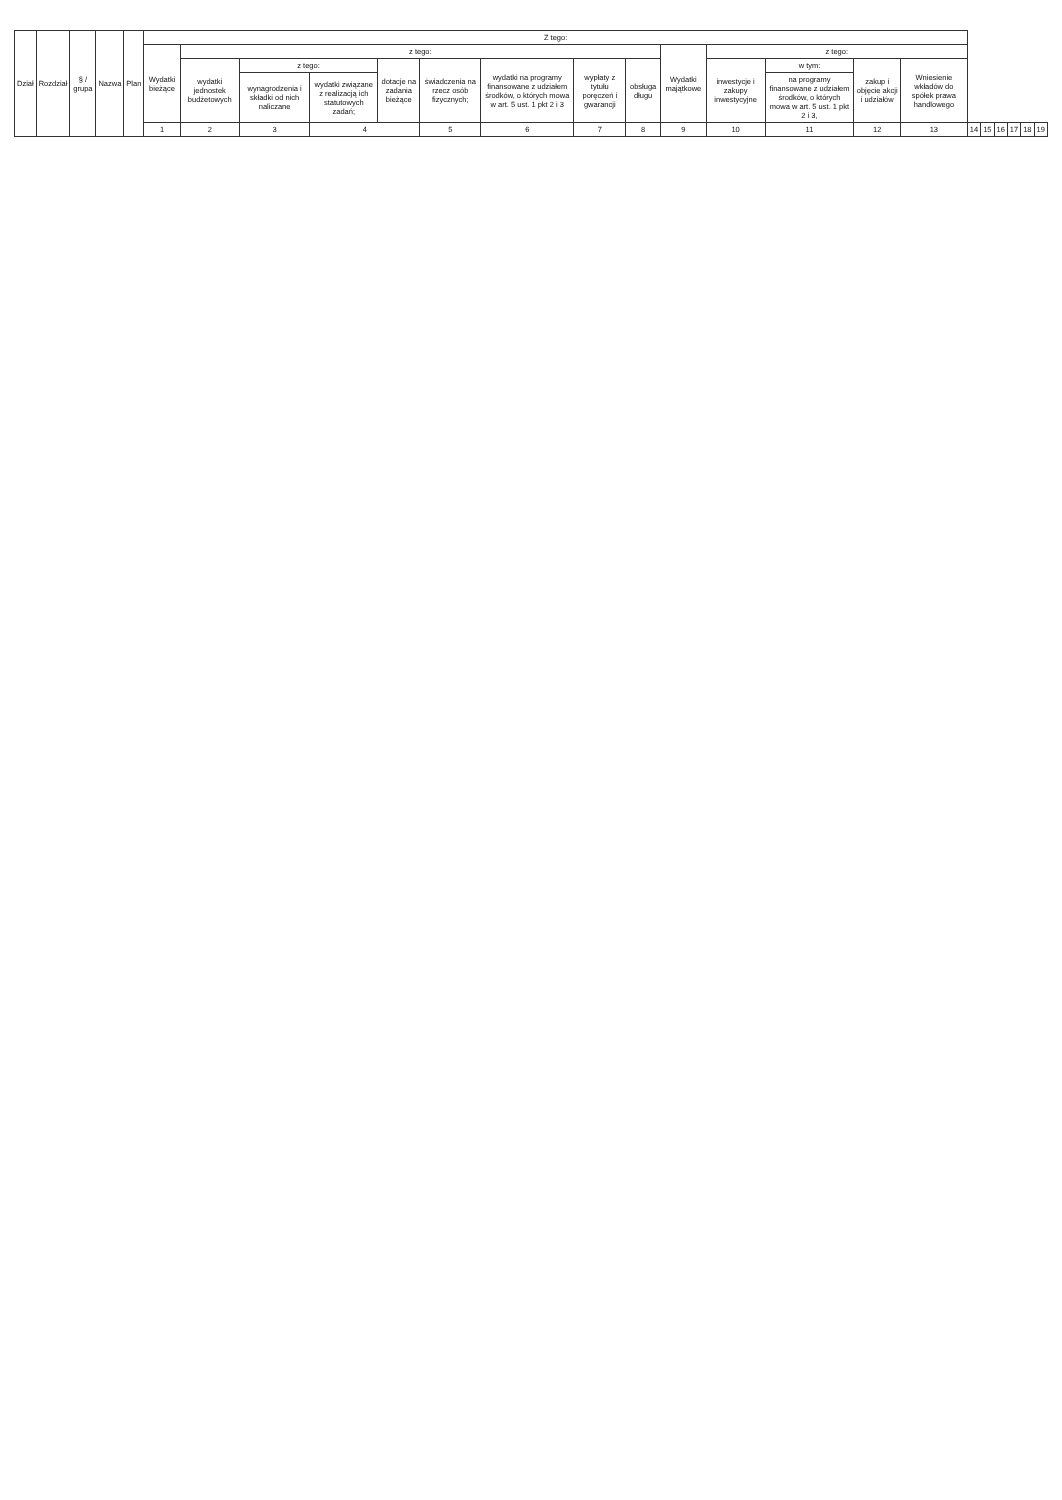| Dział | Rozdział | § / grupa | Nazwa | Plan | Z tego: | | | | | | | | | | | | | | | | | | | |
| --- | --- | --- | --- | --- | --- | --- | --- | --- | --- | --- | --- | --- | --- | --- | --- | --- | --- | --- | --- | --- | --- | --- | --- | --- |
| | | | | | Wydatki bieżące | z tego: | | | | | | | | Wydatki majątkowe | z tego: | | | | | | | | | |
| | | | | | | wydatki jednostek budżetowych | z tego: | | dotacje na zadania bieżące | świadczenia na rzecz osób fizycznych; | wydatki na programy finansowane z udziałem środków, o których mowa w art. 5 ust. 1 pkt 2 i 3 | wypłaty z tytułu poręczeń i gwarancji | obsługa długu | | inwestycje i zakupy inwestycyjne | w tym: | zakup i objęcie akcji i udziałów | Wniesienie wkładów do spółek prawa handlowego | | | | | | |
| | | | | | | | wynagrodzenia i składki od nich naliczane | wydatki związane z realizacją ich statutowych zadań; | | | | | | | | na programy finansowane z udziałem środków, o których mowa w art. 5 ust. 1 pkt 2 i 3, | | | | | | | | |
| | | | | | 1 | 2 | 3 | 4 | | 5 | 6 | 7 | 8 | 9 | 10 | 11 | 12 | 13 | 14 | 15 | 16 | 17 | 18 | 19 |